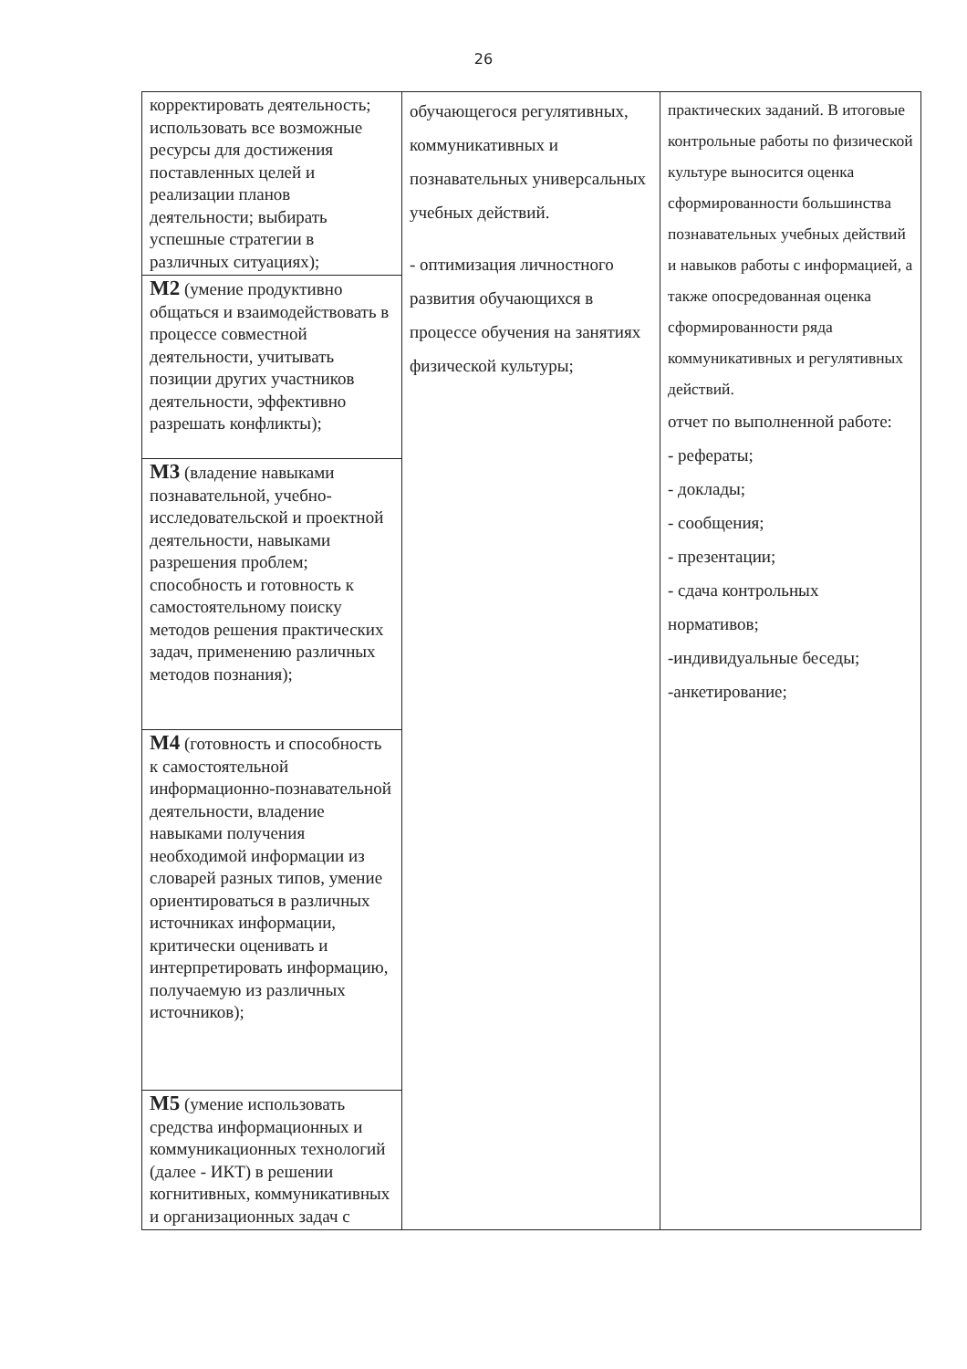26
| корректировать деятельность; использовать все возможные ресурсы для достижения поставленных целей и реализации планов деятельности; выбирать успешные стратегии в различных ситуациях); | обучающегося регулятивных, коммуникативных и познавательных универсальных учебных действий. - оптимизация личностного развития обучающихся в процессе обучения на занятиях физической культуры; | практических заданий. В итоговые контрольные работы по физической культуре выносится оценка сформированности большинства познавательных учебных действий и навыков работы с информацией, а также опосредованная оценка сформированности ряда коммуникативных и регулятивных действий. отчет по выполненной работе: - рефераты; - доклады; - сообщения; - презентации; - сдача контрольных нормативов; -индивидуальные беседы; -анкетирование; |
| М2 (умение продуктивно общаться и взаимодействовать в процессе совместной деятельности, учитывать позиции других участников деятельности, эффективно разрешать конфликты); | | |
| М3 (владение навыками познавательной, учебно-исследовательской и проектной деятельности, навыками разрешения проблем; способность и готовность к самостоятельному поиску методов решения практических задач, применению различных методов познания); | | |
| М4 (готовность и способность к самостоятельной информационно-познавательной деятельности, владение навыками получения необходимой информации из словарей разных типов, умение ориентироваться в различных источниках информации, критически оценивать и интерпретировать информацию, получаемую из различных источников); | | |
| М5 (умение использовать средства информационных и коммуникационных технологий (далее - ИКТ) в решении когнитивных, коммуникативных и организационных задач с | | |